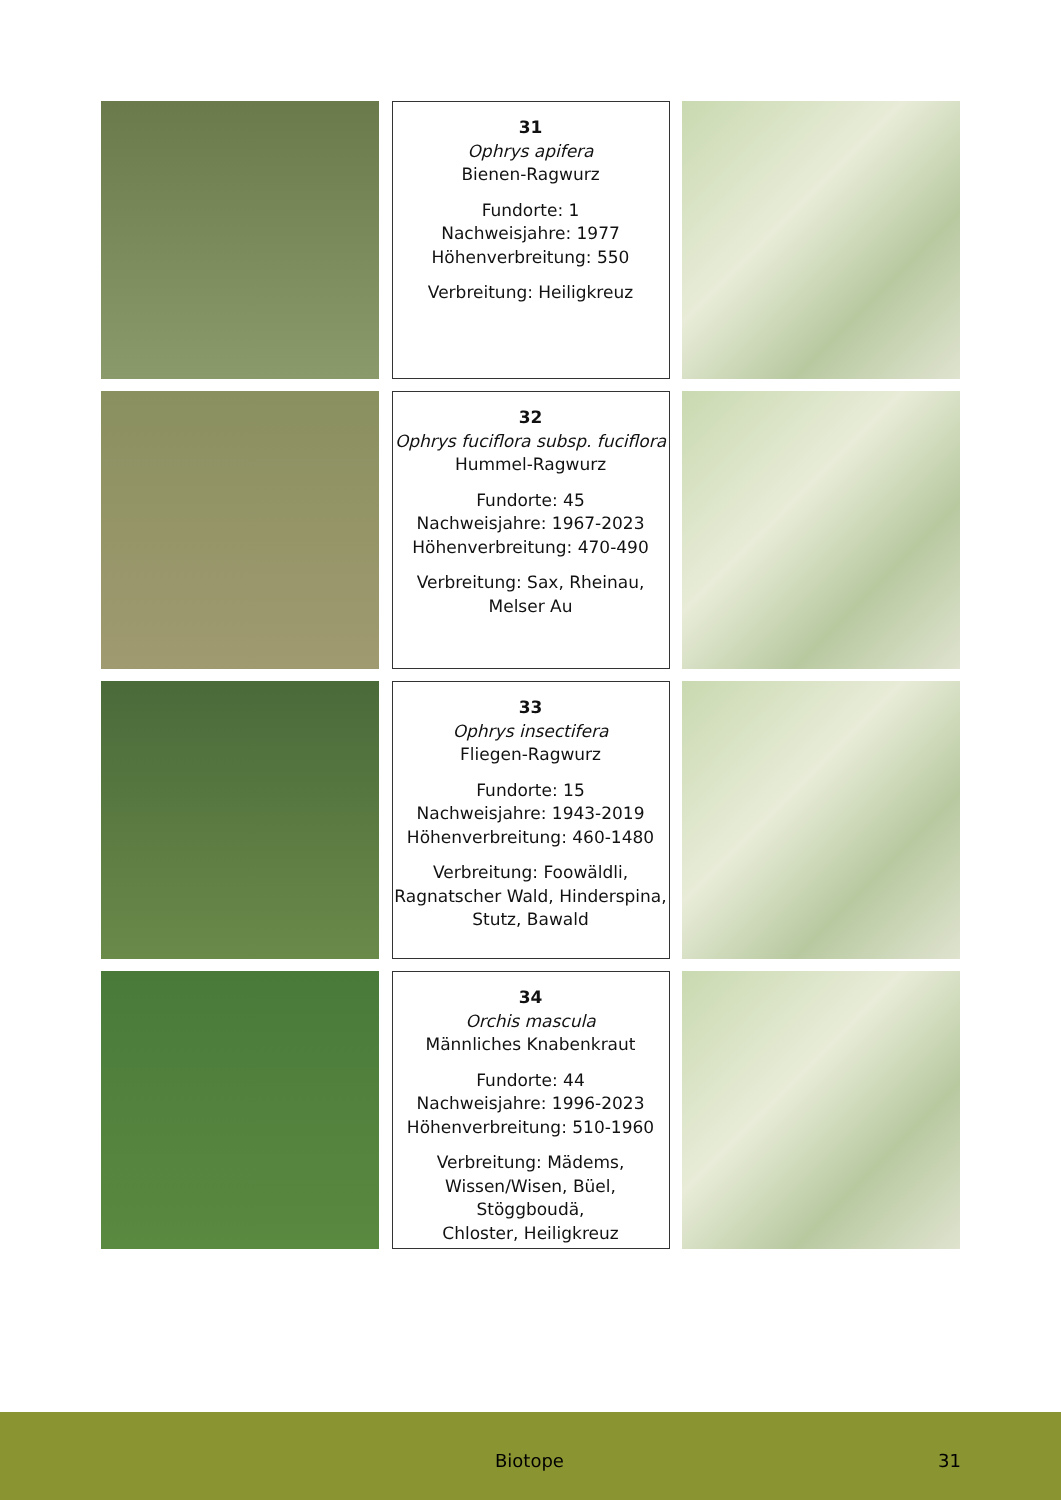31
Ophrys apifera
Bienen-Ragwurz
Fundorte: 1
Nachweisjahre: 1977
Höhenverbreitung: 550
Verbreitung: Heiligkreuz
32
Ophrys fuciflora subsp. fuciflora
Hummel-Ragwurz
Fundorte: 45
Nachweisjahre: 1967-2023
Höhenverbreitung: 470-490
Verbreitung: Sax, Rheinau,
Melser Au
33
Ophrys insectifera
Fliegen-Ragwurz
Fundorte: 15
Nachweisjahre: 1943-2019
Höhenverbreitung: 460-1480
Verbreitung: Foowäldli,
Ragnatscher Wald, Hinderspina,
Stutz, Bawald
34
Orchis mascula
Männliches Knabenkraut
Fundorte: 44
Nachweisjahre: 1996-2023
Höhenverbreitung: 510-1960
Verbreitung: Mädems,
Wissen/Wisen, Büel, Stöggboudä,
Chloster, Heiligkreuz
Biotope 31